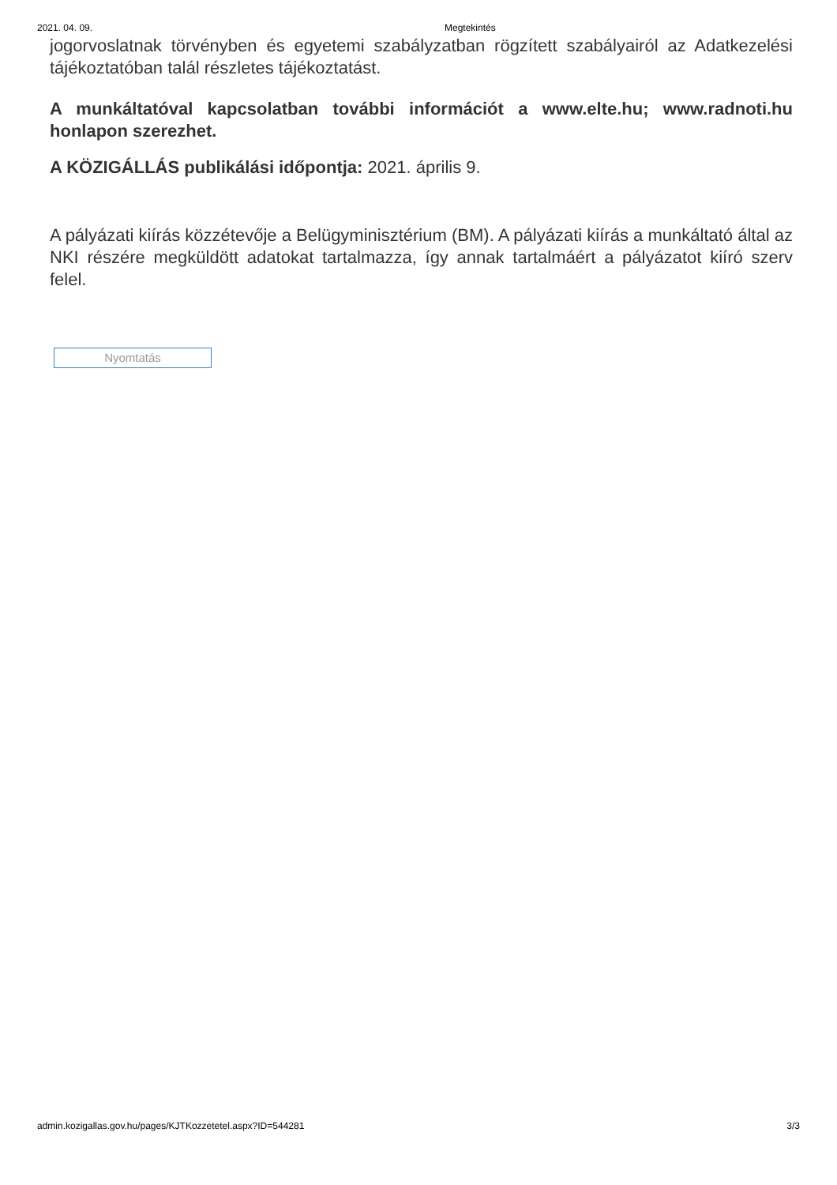2021. 04. 09. Megtekintés
jogorvoslatnak törvényben és egyetemi szabályzatban rögzített szabályairól az Adatkezelési tájékoztatóban talál részletes tájékoztatást.
A munkáltatóval kapcsolatban további információt a www.elte.hu; www.radnoti.hu honlapon szerezhet.
A KÖZIGÁLLÁS publikálási időpontja: 2021. április 9.
A pályázati kiírás közzétevője a Belügyminisztérium (BM). A pályázati kiírás a munkáltató által az NKI részére megküldött adatokat tartalmazza, így annak tartalmáért a pályázatot kiíró szerv felel.
Nyomtatás
admin.kozigallas.gov.hu/pages/KJTKozzetetel.aspx?ID=544281 3/3